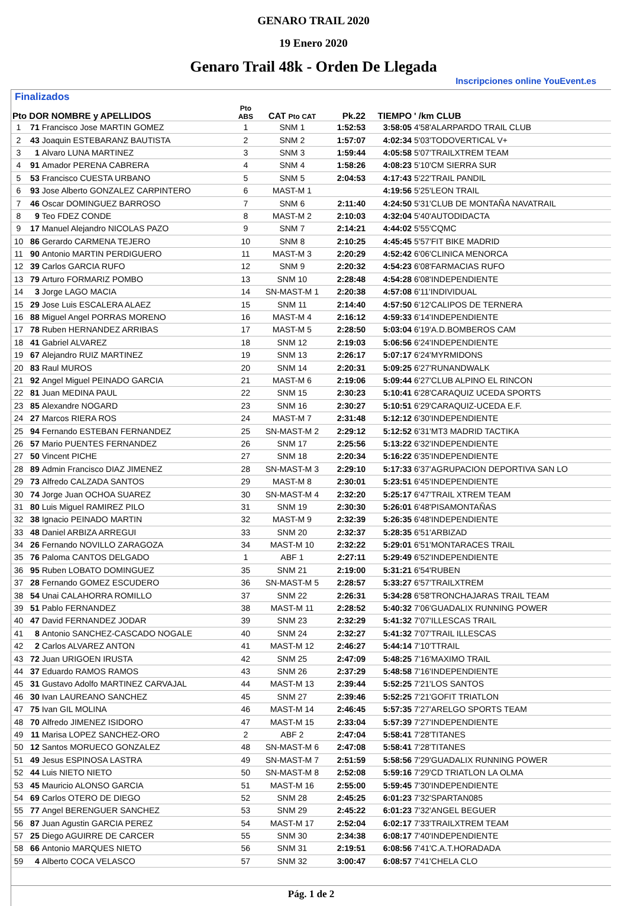GENARO TRAIL 2020
19 Enero 2020
Genaro Trail 48k - Orden De Llegada
Inscripciones online YouEvent.es
Finalizados
| Pto DOR NOMBRE y APELLIDOS | | | Pto ABS | CAT Pto CAT | Pk.22 | TIEMPO | ' /km CLUB |
| --- | --- | --- | --- | --- | --- | --- | --- |
| 1 | 71 | Francisco Jose MARTIN GOMEZ | 1 | SNM 1 | 1:52:53 | 3:58:05 | 4'58'ALARPARDO TRAIL CLUB |
| 2 | 43 | Joaquin ESTEBARANZ BAUTISTA | 2 | SNM 2 | 1:57:07 | 4:02:34 | 5'03'TODOVERTICAL V+ |
| 3 | 1 | Alvaro LUNA MARTINEZ | 3 | SNM 3 | 1:59:44 | 4:05:58 | 5'07'TRAILXTREM TEAM |
| 4 | 91 | Amador PERENA CABRERA | 4 | SNM 4 | 1:58:26 | 4:08:23 | 5'10'CM SIERRA SUR |
| 5 | 53 | Francisco CUESTA URBANO | 5 | SNM 5 | 2:04:53 | 4:17:43 | 5'22'TRAIL PANDIL |
| 6 | 93 | Jose Alberto GONZALEZ CARPINTERO | 6 | MAST-M 1 | | 4:19:56 | 5'25'LEON TRAIL |
| 7 | 46 | Oscar DOMINGUEZ BARROSO | 7 | SNM 6 | 2:11:40 | 4:24:50 | 5'31'CLUB DE MONTAÑA NAVATRAIL |
| 8 | 9 | Teo FDEZ CONDE | 8 | MAST-M 2 | 2:10:03 | 4:32:04 | 5'40'AUTODIDACTA |
| 9 | 17 | Manuel Alejandro NICOLAS PAZO | 9 | SNM 7 | 2:14:21 | 4:44:02 | 5'55'CQMC |
| 10 | 86 | Gerardo CARMENA TEJERO | 10 | SNM 8 | 2:10:25 | 4:45:45 | 5'57'FIT BIKE MADRID |
| 11 | 90 | Antonio MARTIN PERDIGUERO | 11 | MAST-M 3 | 2:20:29 | 4:52:42 | 6'06'CLINICA MENORCA |
| 12 | 39 | Carlos GARCIA RUFO | 12 | SNM 9 | 2:20:32 | 4:54:23 | 6'08'FARMACIAS RUFO |
| 13 | 79 | Arturo FORMARIZ POMBO | 13 | SNM 10 | 2:28:48 | 4:54:28 | 6'08'INDEPENDIENTE |
| 14 | 3 | Jorge LAGO MACIA | 14 | SN-MAST-M 1 | 2:20:38 | 4:57:08 | 6'11'INDIVIDUAL |
| 15 | 29 | Jose Luis ESCALERA ALAEZ | 15 | SNM 11 | 2:14:40 | 4:57:50 | 6'12'CALIPOS DE TERNERA |
| 16 | 88 | Miguel Angel PORRAS MORENO | 16 | MAST-M 4 | 2:16:12 | 4:59:33 | 6'14'INDEPENDIENTE |
| 17 | 78 | Ruben HERNANDEZ ARRIBAS | 17 | MAST-M 5 | 2:28:50 | 5:03:04 | 6'19'A.D.BOMBEROS CAM |
| 18 | 41 | Gabriel ALVAREZ | 18 | SNM 12 | 2:19:03 | 5:06:56 | 6'24'INDEPENDIENTE |
| 19 | 67 | Alejandro RUIZ MARTINEZ | 19 | SNM 13 | 2:26:17 | 5:07:17 | 6'24'MYRMIDONS |
| 20 | 83 | Raul MUROS | 20 | SNM 14 | 2:20:31 | 5:09:25 | 6'27'RUNANDWALK |
| 21 | 92 | Angel Miguel PEINADO GARCIA | 21 | MAST-M 6 | 2:19:06 | 5:09:44 | 6'27'CLUB ALPINO EL RINCON |
| 22 | 81 | Juan MEDINA PAUL | 22 | SNM 15 | 2:30:23 | 5:10:41 | 6'28'CARAQUIZ UCEDA SPORTS |
| 23 | 85 | Alexandre NOGARD | 23 | SNM 16 | 2:30:27 | 5:10:51 | 6'29'CARAQUIZ-UCEDA E.F. |
| 24 | 27 | Marcos RIERA ROS | 24 | MAST-M 7 | 2:31:48 | 5:12:12 | 6'30'INDEPENDIENTE |
| 25 | 94 | Fernando ESTEBAN FERNANDEZ | 25 | SN-MAST-M 2 | 2:29:12 | 5:12:52 | 6'31'MT3 MADRID TACTIKA |
| 26 | 57 | Mario PUENTES FERNANDEZ | 26 | SNM 17 | 2:25:56 | 5:13:22 | 6'32'INDEPENDIENTE |
| 27 | 50 | Vincent PICHE | 27 | SNM 18 | 2:20:34 | 5:16:22 | 6'35'INDEPENDIENTE |
| 28 | 89 | Admin Francisco DIAZ JIMENEZ | 28 | SN-MAST-M 3 | 2:29:10 | 5:17:33 | 6'37'AGRUPACION DEPORTIVA SAN LO |
| 29 | 73 | Alfredo CALZADA SANTOS | 29 | MAST-M 8 | 2:30:01 | 5:23:51 | 6'45'INDEPENDIENTE |
| 30 | 74 | Jorge Juan OCHOA SUAREZ | 30 | SN-MAST-M 4 | 2:32:20 | 5:25:17 | 6'47'TRAIL XTREM TEAM |
| 31 | 80 | Luis Miguel RAMIREZ PILO | 31 | SNM 19 | 2:30:30 | 5:26:01 | 6'48'PISAMONTAÑAS |
| 32 | 38 | Ignacio PEINADO MARTIN | 32 | MAST-M 9 | 2:32:39 | 5:26:35 | 6'48'INDEPENDIENTE |
| 33 | 48 | Daniel ARBIZA ARREGUI | 33 | SNM 20 | 2:32:37 | 5:28:35 | 6'51'ARBIZAD |
| 34 | 26 | Fernando NOVILLO ZARAGOZA | 34 | MAST-M 10 | 2:32:22 | 5:29:01 | 6'51'MONTARACES TRAIL |
| 35 | 76 | Paloma CANTOS DELGADO | 1 | ABF 1 | 2:27:11 | 5:29:49 | 6'52'INDEPENDIENTE |
| 36 | 95 | Ruben LOBATO DOMINGUEZ | 35 | SNM 21 | 2:19:00 | 5:31:21 | 6'54'RUBEN |
| 37 | 28 | Fernando GOMEZ ESCUDERO | 36 | SN-MAST-M 5 | 2:28:57 | 5:33:27 | 6'57'TRAILXTREM |
| 38 | 54 | Unai CALAHORRA ROMILLO | 37 | SNM 22 | 2:26:31 | 5:34:28 | 6'58'TRONCHAJARAS TRAIL TEAM |
| 39 | 51 | Pablo FERNANDEZ | 38 | MAST-M 11 | 2:28:52 | 5:40:32 | 7'06'GUADALIX RUNNING POWER |
| 40 | 47 | David FERNANDEZ JODAR | 39 | SNM 23 | 2:32:29 | 5:41:32 | 7'07'ILLESCAS TRAIL |
| 41 | 8 | Antonio SANCHEZ-CASCADO NOGALE | 40 | SNM 24 | 2:32:27 | 5:41:32 | 7'07'TRAIL ILLESCAS |
| 42 | 2 | Carlos ALVAREZ ANTON | 41 | MAST-M 12 | 2:46:27 | 5:44:14 | 7'10'TTRAIL |
| 43 | 72 | Juan URIGOEN IRUSTA | 42 | SNM 25 | 2:47:09 | 5:48:25 | 7'16'MAXIMO TRAIL |
| 44 | 37 | Eduardo RAMOS RAMOS | 43 | SNM 26 | 2:37:29 | 5:48:58 | 7'16'INDEPENDIENTE |
| 45 | 31 | Gustavo Adolfo MARTINEZ CARVAJAL | 44 | MAST-M 13 | 2:39:44 | 5:52:25 | 7'21'LOS SANTOS |
| 46 | 30 | Ivan LAUREANO SANCHEZ | 45 | SNM 27 | 2:39:46 | 5:52:25 | 7'21'GOFIT TRIATLON |
| 47 | 75 | Ivan GIL MOLINA | 46 | MAST-M 14 | 2:46:45 | 5:57:35 | 7'27'ARELGO SPORTS TEAM |
| 48 | 70 | Alfredo JIMENEZ ISIDORO | 47 | MAST-M 15 | 2:33:04 | 5:57:39 | 7'27'INDEPENDIENTE |
| 49 | 11 | Marisa LOPEZ SANCHEZ-ORO | 2 | ABF 2 | 2:47:04 | 5:58:41 | 7'28'TITANES |
| 50 | 12 | Santos MORUECO GONZALEZ | 48 | SN-MAST-M 6 | 2:47:08 | 5:58:41 | 7'28'TITANES |
| 51 | 49 | Jesus ESPINOSA LASTRA | 49 | SN-MAST-M 7 | 2:51:59 | 5:58:56 | 7'29'GUADALIX RUNNING POWER |
| 52 | 44 | Luis NIETO NIETO | 50 | SN-MAST-M 8 | 2:52:08 | 5:59:16 | 7'29'CD TRIATLON LA OLMA |
| 53 | 45 | Mauricio ALONSO GARCIA | 51 | MAST-M 16 | 2:55:00 | 5:59:45 | 7'30'INDEPENDIENTE |
| 54 | 69 | Carlos OTERO DE DIEGO | 52 | SNM 28 | 2:45:25 | 6:01:23 | 7'32'SPARTAN085 |
| 55 | 77 | Angel BERENGUER SANCHEZ | 53 | SNM 29 | 2:45:22 | 6:01:23 | 7'32'ANGEL BEGUER |
| 56 | 87 | Juan Agustin GARCIA PEREZ | 54 | MAST-M 17 | 2:52:04 | 6:02:17 | 7'33'TRAILXTREM TEAM |
| 57 | 25 | Diego AGUIRRE DE CARCER | 55 | SNM 30 | 2:34:38 | 6:08:17 | 7'40'INDEPENDIENTE |
| 58 | 66 | Antonio MARQUES NIETO | 56 | SNM 31 | 2:19:51 | 6:08:56 | 7'41'C.A.T.HORADADA |
| 59 | 4 | Alberto COCA VELASCO | 57 | SNM 32 | 3:00:47 | 6:08:57 | 7'41'CHELA CLO |
Pág. 1 de 2